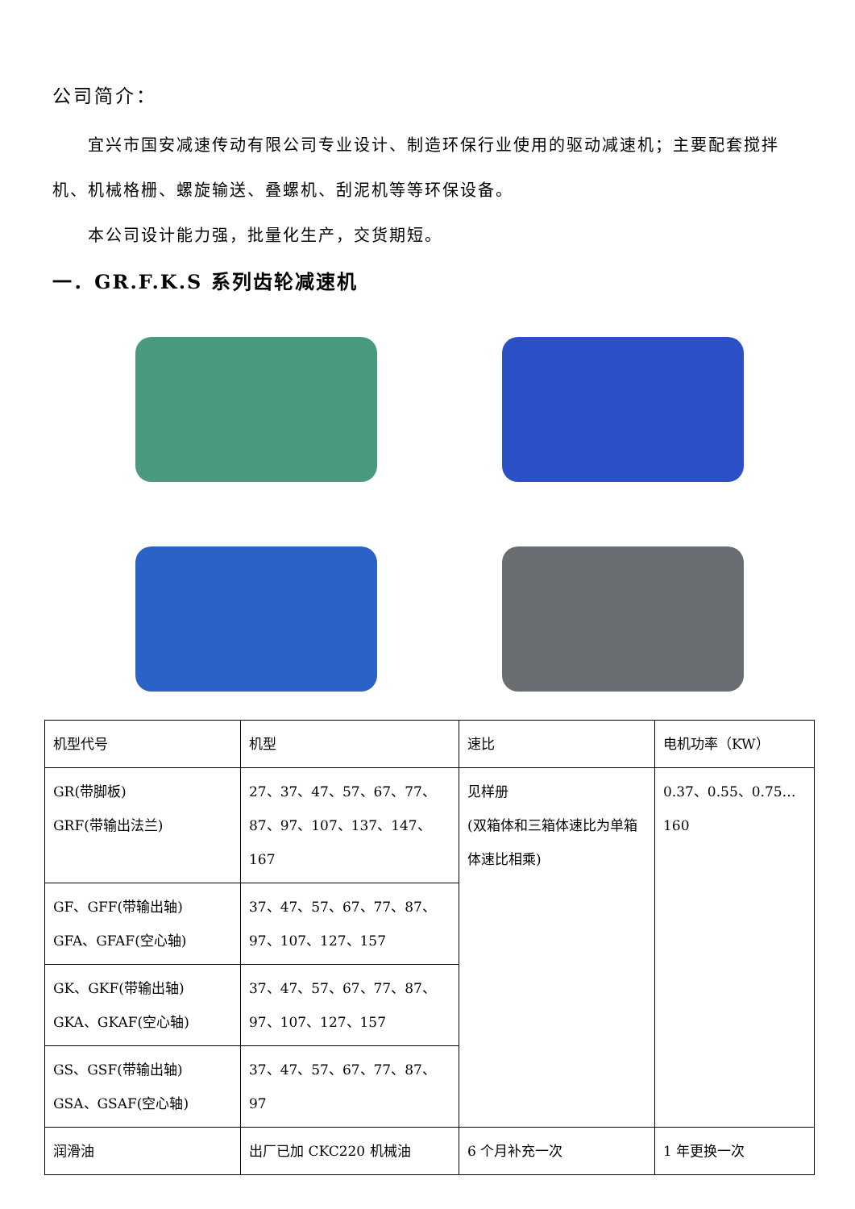公司简介：
宜兴市国安减速传动有限公司专业设计、制造环保行业使用的驱动减速机；主要配套搅拌机、机械格栅、螺旋输送、叠螺机、刮泥机等等环保设备。
本公司设计能力强，批量化生产，交货期短。
一．GR.F.K.S 系列齿轮减速机
| 机型代号 | 机型 | 速比 | 电机功率（KW） |
| GR(带脚板) GRF(带输出法兰) | 27、37、47、57、67、77、87、97、107、137、147、167 | 见样册 (双箱体和三箱体速比为单箱体速比相乘) | 0.37、0.55、0.75…160 |
| GF、GFF(带输出轴) GFA、GFAF(空心轴) | 37、47、57、67、77、87、97、107、127、157 | | |
| GK、GKF(带输出轴) GKA、GKAF(空心轴) | 37、47、57、67、77、87、97、107、127、157 | | |
| GS、GSF(带输出轴) GSA、GSAF(空心轴) | 37、47、57、67、77、87、97 | | |
| 润滑油 | 出厂已加 CKC220 机械油 | 6 个月补充一次 | 1 年更换一次 |